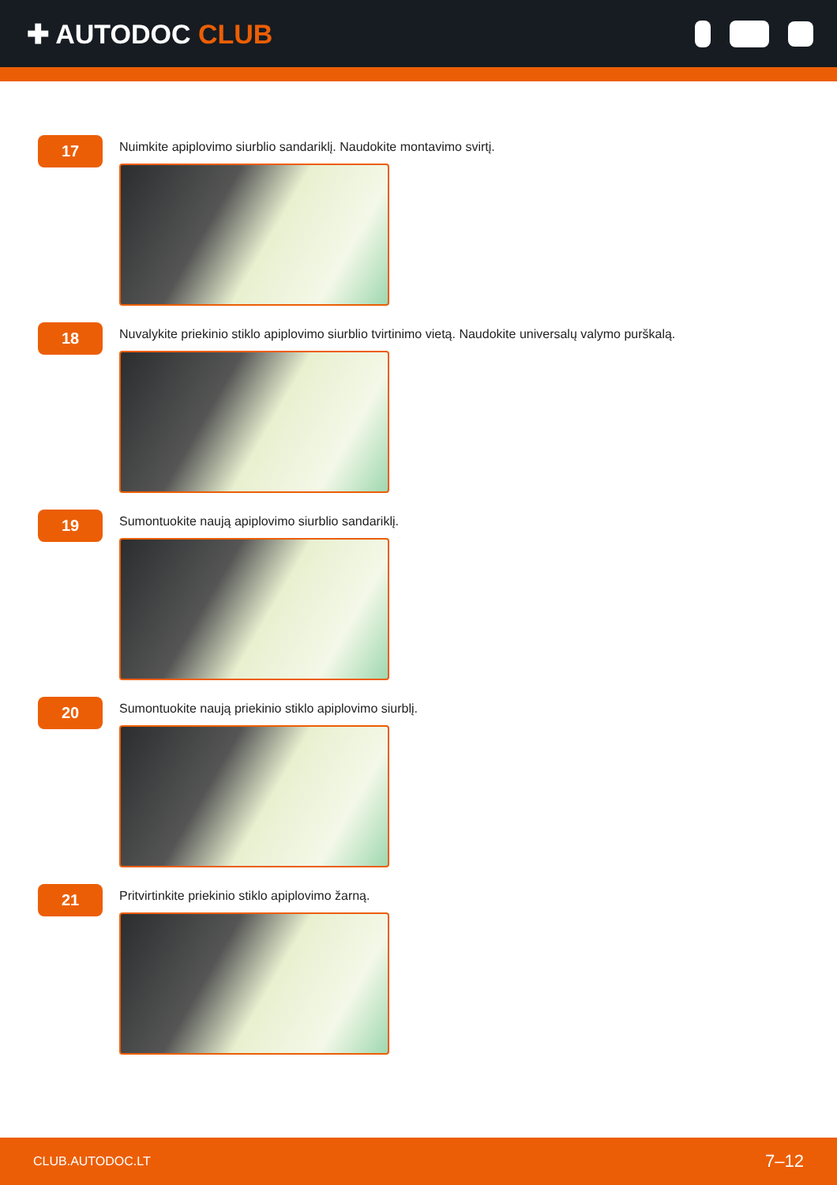✚ AUTODOC CLUB
17
Nuimkite apiplovimo siurblio sandariklį. Naudokite montavimo svirtį.
18
Nuvalykite priekinio stiklo apiplovimo siurblio tvirtinimo vietą. Naudokite universalų valymo purškalą.
19
Sumontuokite naują apiplovimo siurblio sandariklį.
20
Sumontuokite naują priekinio stiklo apiplovimo siurblį.
21
Pritvirtinkite priekinio stiklo apiplovimo žarną.
CLUB.AUTODOC.LT 7–12